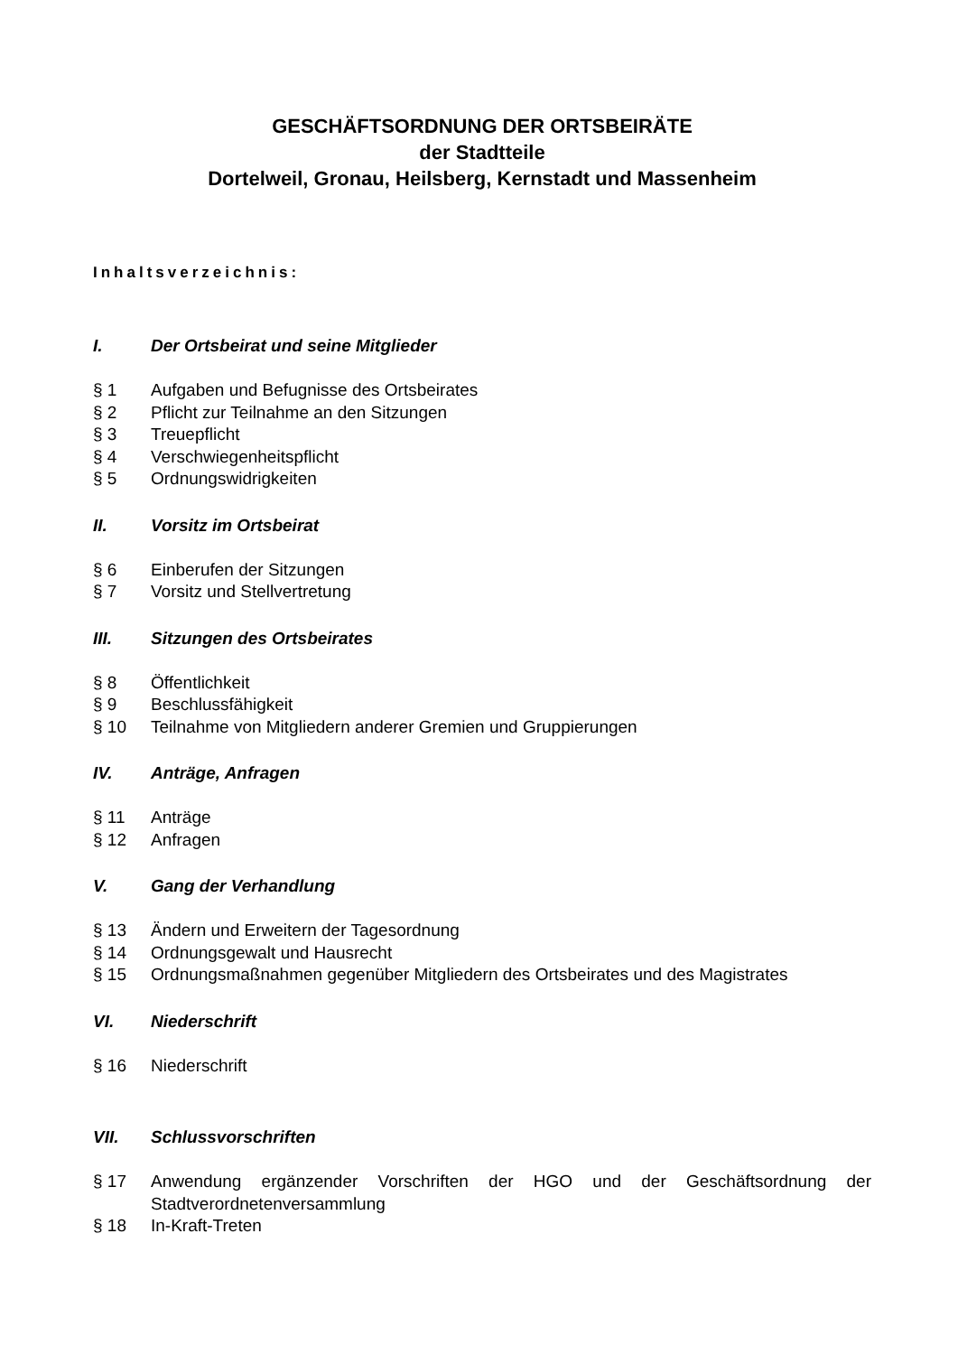GESCHÄFTSORDNUNG DER ORTSBEIRÄTE
der Stadtteile
Dortelweil, Gronau, Heilsberg, Kernstadt und Massenheim
Inhaltsverzeichnis:
I. Der Ortsbeirat und seine Mitglieder
§ 1 Aufgaben und Befugnisse des Ortsbeirates
§ 2 Pflicht zur Teilnahme an den Sitzungen
§ 3 Treuepflicht
§ 4 Verschwiegenheitspflicht
§ 5 Ordnungswidrigkeiten
II. Vorsitz im Ortsbeirat
§ 6 Einberufen der Sitzungen
§ 7 Vorsitz und Stellvertretung
III. Sitzungen des Ortsbeirates
§ 8 Öffentlichkeit
§ 9 Beschlussfähigkeit
§ 10 Teilnahme von Mitgliedern anderer Gremien und Gruppierungen
IV. Anträge, Anfragen
§ 11 Anträge
§ 12 Anfragen
V. Gang der Verhandlung
§ 13 Ändern und Erweitern der Tagesordnung
§ 14 Ordnungsgewalt und Hausrecht
§ 15 Ordnungsmaßnahmen gegenüber Mitgliedern des Ortsbeirates und des Magistrates
VI. Niederschrift
§ 16 Niederschrift
VII. Schlussvorschriften
§ 17 Anwendung ergänzender Vorschriften der HGO und der Geschäftsordnung der Stadtverordnetenversammlung
§ 18 In-Kraft-Treten